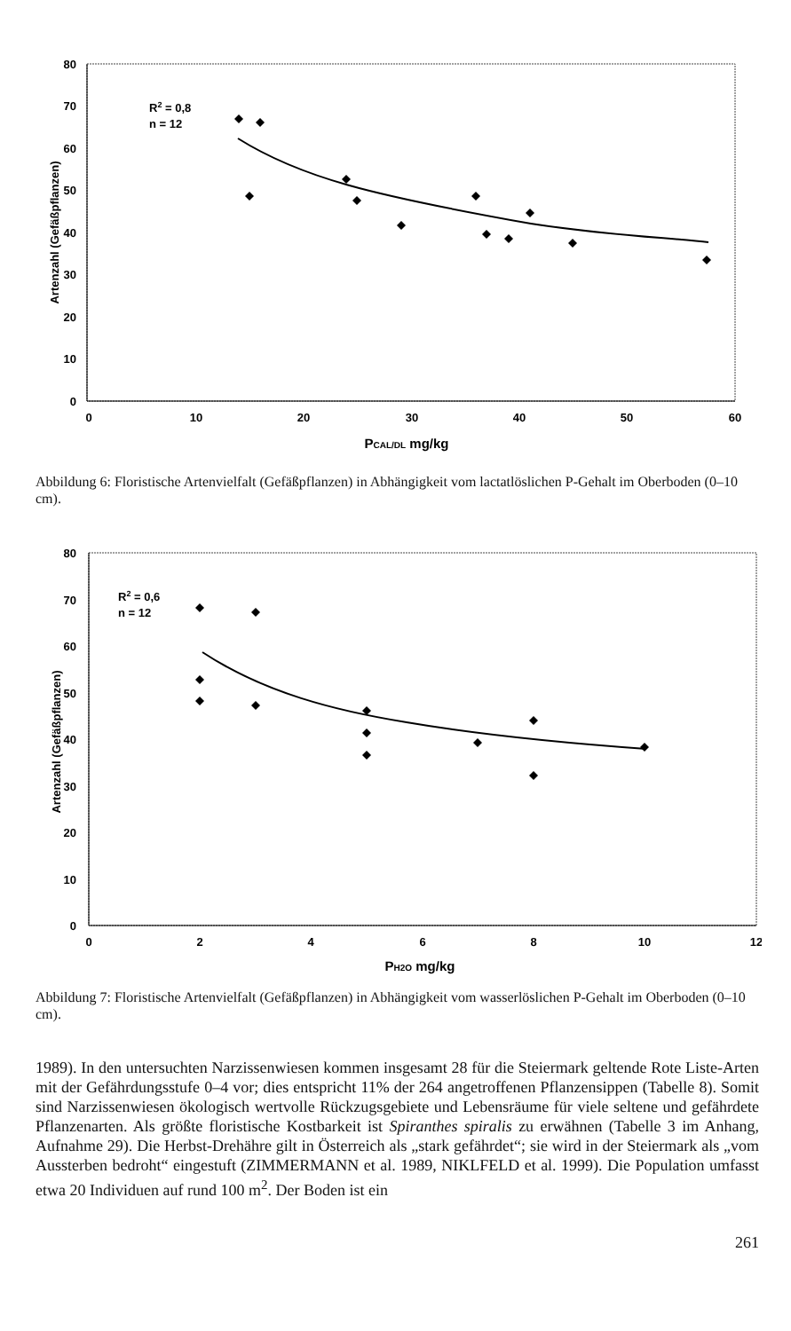80
70
60
50
40
30
20
10
0
0
10
20
30
40
50
60
PCAL/DL mg/kg
Artenzahl (Gefäßpflanzen)
R2 = 0,8
n = 12
Abbildung 6: Floristische Artenvielfalt (Gefäßpflanzen) in Abhängigkeit vom lactatlöslichen P-Gehalt im Oberboden (0–10 cm).
80
70
60
50
40
30
20
10
0
0
2
4
6
8
10
12
PH2O mg/kg
Artenzahl (Gefäßpflanzen)
R2 = 0,6
n = 12
Abbildung 7: Floristische Artenvielfalt (Gefäßpflanzen) in Abhängigkeit vom wasserlöslichen P-Gehalt im Oberboden (0–10 cm).
1989). In den untersuchten Narzissenwiesen kommen insgesamt 28 für die Steiermark geltende Rote Liste-Arten mit der Gefährdungsstufe 0–4 vor; dies entspricht 11% der 264 angetroffenen Pflanzensippen (Tabelle 8). Somit sind Narzissenwiesen ökologisch wertvolle Rückzugsgebiete und Lebensräume für viele seltene und gefährdete Pflanzenarten. Als größte floristische Kostbarkeit ist Spiranthes spiralis zu erwähnen (Tabelle 3 im Anhang, Aufnahme 29). Die Herbst-Drehähre gilt in Österreich als „stark gefährdet“; sie wird in der Steiermark als „vom Aussterben bedroht“ eingestuft (ZIMMERMANN et al. 1989, NIKLFELD et al. 1999). Die Population umfasst etwa 20 Individuen auf rund 100 m<sup>2</sup>. Der Boden ist ein
261